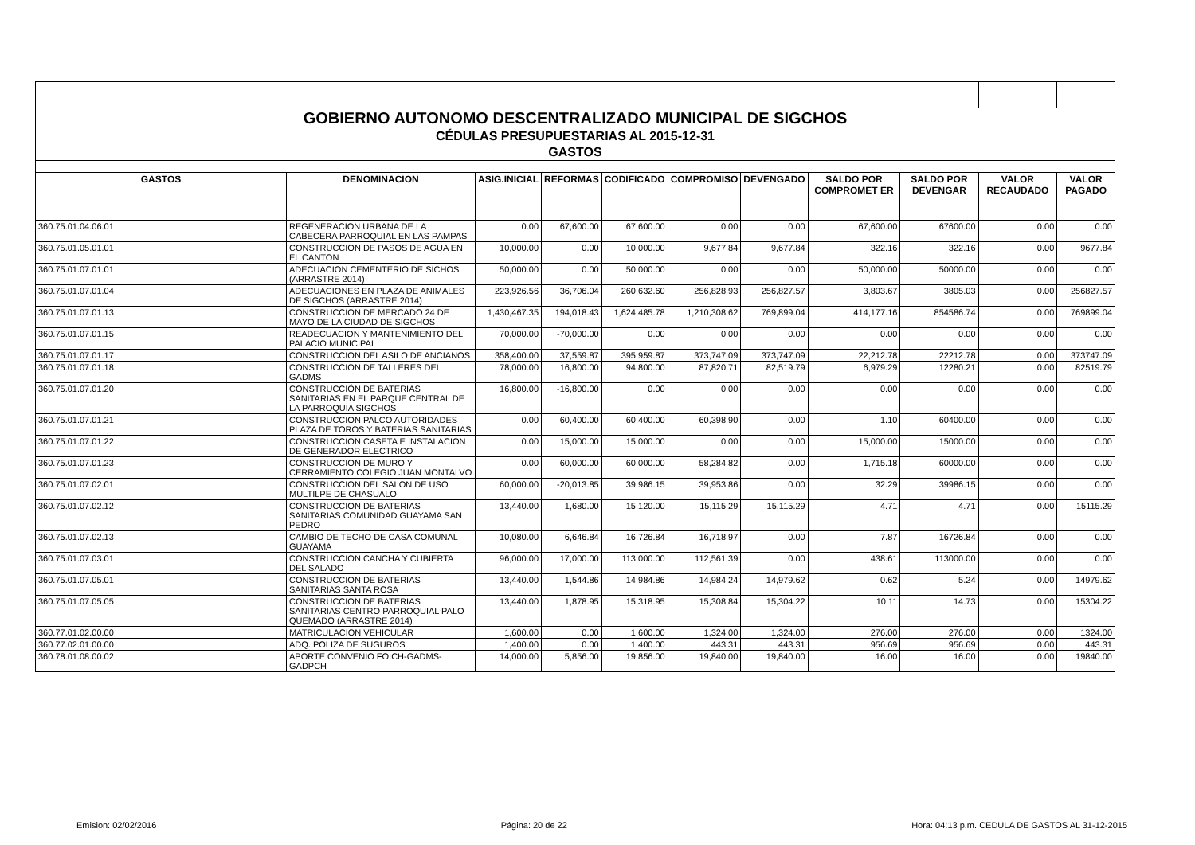| GOBIERNO AUTONOMO DESCENTRALIZADO MUNICIPAL DE SIGCHOS | | | | | | | | | | |
| CÉDULAS PRESUPUESTARIAS AL 2015-12-31 | | | | | | | | | | |
| GASTOS | | | | | | | | | | |
| GASTOS | DENOMINACION | ASIG.INICIAL | REFORMAS | CODIFICADO | COMPROMISO | DEVENGADO | SALDO POR COMPROMET ER | SALDO POR DEVENGAR | VALOR RECAUDADO | VALOR PAGADO |
| 360.75.01.04.06.01 | REGENERACION URBANA DE LA CABECERA PARROQUIAL EN LAS PAMPAS | 0.00 | 67,600.00 | 67,600.00 | 0.00 | 0.00 | 67,600.00 | 67600.00 | 0.00 | 0.00 |
| 360.75.01.05.01.01 | CONSTRUCCION DE PASOS DE AGUA EN EL CANTON | 10,000.00 | 0.00 | 10,000.00 | 9,677.84 | 9,677.84 | 322.16 | 322.16 | 0.00 | 9677.84 |
| 360.75.01.07.01.01 | ADECUACION CEMENTERIO DE SICHOS (ARRASTRE 2014) | 50,000.00 | 0.00 | 50,000.00 | 0.00 | 0.00 | 50,000.00 | 50000.00 | 0.00 | 0.00 |
| 360.75.01.07.01.04 | ADECUACIONES EN PLAZA DE ANIMALES DE SIGCHOS (ARRASTRE 2014) | 223,926.56 | 36,706.04 | 260,632.60 | 256,828.93 | 256,827.57 | 3,803.67 | 3805.03 | 0.00 | 256827.57 |
| 360.75.01.07.01.13 | CONSTRUCCION DE MERCADO 24 DE MAYO DE LA CIUDAD DE SIGCHOS | 1,430,467.35 | 194,018.43 | 1,624,485.78 | 1,210,308.62 | 769,899.04 | 414,177.16 | 854586.74 | 0.00 | 769899.04 |
| 360.75.01.07.01.15 | READECUACION Y MANTENIMIENTO DEL PALACIO MUNICIPAL | 70,000.00 | -70,000.00 | 0.00 | 0.00 | 0.00 | 0.00 | 0.00 | 0.00 | 0.00 |
| 360.75.01.07.01.17 | CONSTRUCCION DEL ASILO DE ANCIANOS | 358,400.00 | 37,559.87 | 395,959.87 | 373,747.09 | 373,747.09 | 22,212.78 | 22212.78 | 0.00 | 373747.09 |
| 360.75.01.07.01.18 | CONSTRUCCION DE TALLERES DEL GADMS | 78,000.00 | 16,800.00 | 94,800.00 | 87,820.71 | 82,519.79 | 6,979.29 | 12280.21 | 0.00 | 82519.79 |
| 360.75.01.07.01.20 | CONSTRUCCIÓN DE BATERIAS SANITARIAS EN EL PARQUE CENTRAL DE LA PARROQUIA SIGCHOS | 16,800.00 | -16,800.00 | 0.00 | 0.00 | 0.00 | 0.00 | 0.00 | 0.00 | 0.00 |
| 360.75.01.07.01.21 | CONSTRUCCION PALCO AUTORIDADES PLAZA DE TOROS Y BATERIAS SANITARIAS | 0.00 | 60,400.00 | 60,400.00 | 60,398.90 | 0.00 | 1.10 | 60400.00 | 0.00 | 0.00 |
| 360.75.01.07.01.22 | CONSTRUCCION CASETA E INSTALACION DE GENERADOR ELECTRICO | 0.00 | 15,000.00 | 15,000.00 | 0.00 | 0.00 | 15,000.00 | 15000.00 | 0.00 | 0.00 |
| 360.75.01.07.01.23 | CONSTRUCCION DE MURO Y CERRAMIENTO COLEGIO JUAN MONTALVO | 0.00 | 60,000.00 | 60,000.00 | 58,284.82 | 0.00 | 1,715.18 | 60000.00 | 0.00 | 0.00 |
| 360.75.01.07.02.01 | CONSTRUCCION DEL SALON DE USO MULTILPE DE CHASUALO | 60,000.00 | -20,013.85 | 39,986.15 | 39,953.86 | 0.00 | 32.29 | 39986.15 | 0.00 | 0.00 |
| 360.75.01.07.02.12 | CONSTRUCCION DE BATERIAS SANITARIAS COMUNIDAD GUAYAMA SAN PEDRO | 13,440.00 | 1,680.00 | 15,120.00 | 15,115.29 | 15,115.29 | 4.71 | 4.71 | 0.00 | 15115.29 |
| 360.75.01.07.02.13 | CAMBIO DE TECHO DE CASA COMUNAL GUAYAMA | 10,080.00 | 6,646.84 | 16,726.84 | 16,718.97 | 0.00 | 7.87 | 16726.84 | 0.00 | 0.00 |
| 360.75.01.07.03.01 | CONSTRUCCION CANCHA Y CUBIERTA DEL SALADO | 96,000.00 | 17,000.00 | 113,000.00 | 112,561.39 | 0.00 | 438.61 | 113000.00 | 0.00 | 0.00 |
| 360.75.01.07.05.01 | CONSTRUCCION DE BATERIAS SANITARIAS SANTA ROSA | 13,440.00 | 1,544.86 | 14,984.86 | 14,984.24 | 14,979.62 | 0.62 | 5.24 | 0.00 | 14979.62 |
| 360.75.01.07.05.05 | CONSTRUCCION DE BATERIAS SANITARIAS CENTRO PARROQUIAL PALO QUEMADO (ARRASTRE 2014) | 13,440.00 | 1,878.95 | 15,318.95 | 15,308.84 | 15,304.22 | 10.11 | 14.73 | 0.00 | 15304.22 |
| 360.77.01.02.00.00 | MATRICULACION VEHICULAR | 1,600.00 | 0.00 | 1,600.00 | 1,324.00 | 1,324.00 | 276.00 | 276.00 | 0.00 | 1324.00 |
| 360.77.02.01.00.00 | ADQ. POLIZA DE SUGUROS | 1,400.00 | 0.00 | 1,400.00 | 443.31 | 443.31 | 956.69 | 956.69 | 0.00 | 443.31 |
| 360.78.01.08.00.02 | APORTE CONVENIO FOICH-GADMS-GADPCH | 14,000.00 | 5,856.00 | 19,856.00 | 19,840.00 | 19,840.00 | 16.00 | 16.00 | 0.00 | 19840.00 |
Emision: 02/02/2016 Página: 20 de 22 Hora: 04:13 p.m. CEDULA DE GASTOS AL 31-12-2015